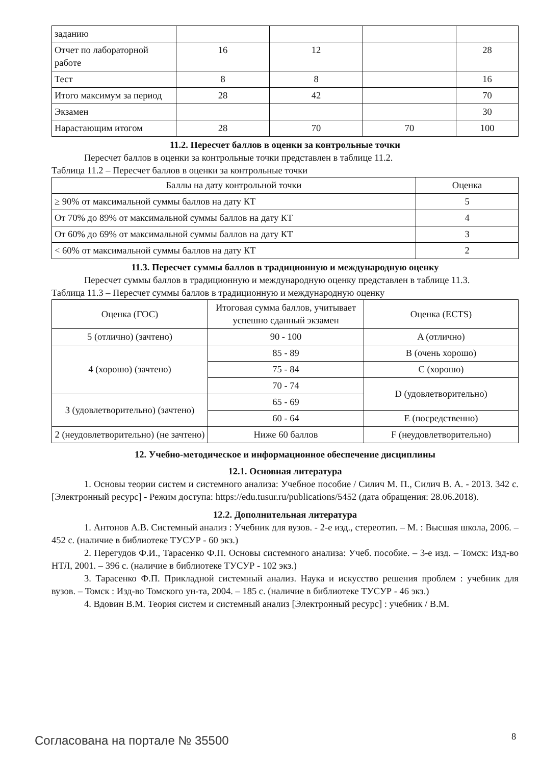| заданию | | | | |
| Отчет по лабораторной работе | 16 | 12 | | 28 |
| Тест | 8 | 8 | | 16 |
| Итого максимум за период | 28 | 42 | | 70 |
| Экзамен | | | | 30 |
| Нарастающим итогом | 28 | 70 | 70 | 100 |
11.2. Пересчет баллов в оценки за контрольные точки
Пересчет баллов в оценки за контрольные точки представлен в таблице 11.2.
Таблица 11.2 – Пересчет баллов в оценки за контрольные точки
| Баллы на дату контрольной точки | Оценка |
| --- | --- |
| ≥ 90% от максимальной суммы баллов на дату КТ | 5 |
| От 70% до 89% от максимальной суммы баллов на дату КТ | 4 |
| От 60% до 69% от максимальной суммы баллов на дату КТ | 3 |
| < 60% от максимальной суммы баллов на дату КТ | 2 |
11.3. Пересчет суммы баллов в традиционную и международную оценку
Пересчет суммы баллов в традиционную и международную оценку представлен в таблице 11.3.
Таблица 11.3 – Пересчет суммы баллов в традиционную и международную оценку
| Оценка (ГОС) | Итоговая сумма баллов, учитывает успешно сданный экзамен | Оценка (ECTS) |
| --- | --- | --- |
| 5 (отлично) (зачтено) | 90 - 100 | A (отлично) |
| 4 (хорошо) (зачтено) | 85 - 89 | B (очень хорошо) |
| | 75 - 84 | C (хорошо) |
| | 70 - 74 | D (удовлетворительно) |
| 3 (удовлетворительно) (зачтено) | 65 - 69 | |
| | 60 - 64 | E (посредственно) |
| 2 (неудовлетворительно) (не зачтено) | Ниже 60 баллов | F (неудовлетворительно) |
12. Учебно-методическое и информационное обеспечение дисциплины
12.1. Основная литература
1. Основы теории систем и системного анализа: Учебное пособие / Силич М. П., Силич В. А. - 2013. 342 с. [Электронный ресурс] - Режим доступа: https://edu.tusur.ru/publications/5452 (дата обращения: 28.06.2018).
12.2. Дополнительная литература
1. Антонов А.В. Системный анализ : Учебник для вузов. - 2-е изд., стереотип. – М. : Высшая школа, 2006. – 452 с. (наличие в библиотеке ТУСУР - 60 экз.)
2. Перегудов Ф.И., Тарасенко Ф.П. Основы системного анализа: Учеб. пособие. – 3-е изд. – Томск: Изд-во НТЛ, 2001. – 396 с. (наличие в библиотеке ТУСУР - 102 экз.)
3. Тарасенко Ф.П. Прикладной системный анализ. Наука и искусство решения проблем : учебник для вузов. – Томск : Изд-во Томского ун-та, 2004. – 185 с. (наличие в библиотеке ТУСУР - 46 экз.)
4. Вдовин В.М. Теория систем и системный анализ [Электронный ресурс] : учебник / В.М.
Согласована на портале № 35500 8